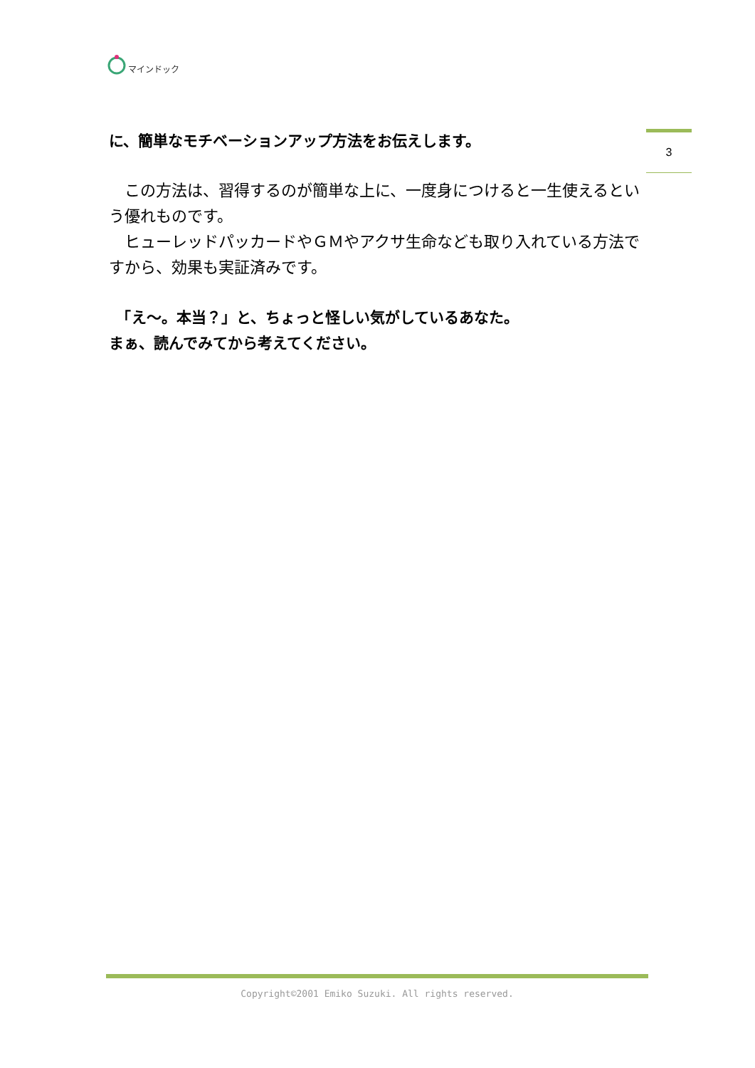マインドック
3
に、簡単なモチベーションアップ方法をお伝えします。
　この方法は、習得するのが簡単な上に、一度身につけると一生使えるという優れものです。
　ヒューレッドパッカードやＧＭやアクサ生命なども取り入れている方法ですから、効果も実証済みです。
　「え～。本当？」と、ちょっと怪しい気がしているあなた。
まぁ、読んでみてから考えてください。
Copyright©2001 Emiko Suzuki. All rights reserved.